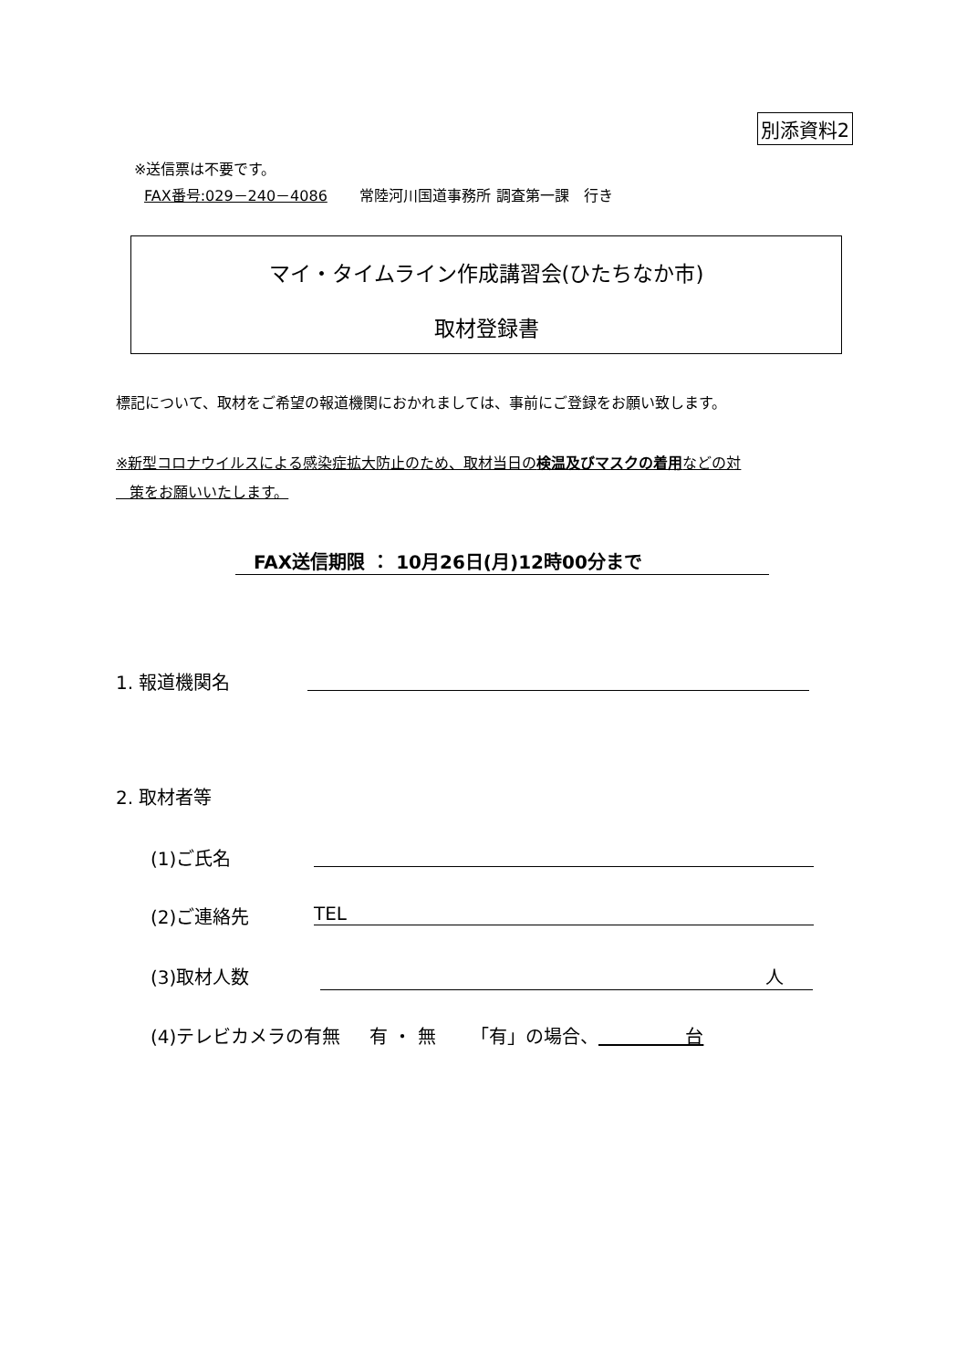別添資料2
※送信票は不要です。
FAX番号:029－240－4086 常陸河川国道事務所 調査第一課　行き
マイ・タイムライン作成講習会(ひたちなか市)
取材登録書
標記について、取材をご希望の報道機関におかれましては、事前にご登録をお願い致します。
※新型コロナウイルスによる感染症拡大防止のため、取材当日の検温及びマスクの着用などの対
策をお願いいたします。
FAX送信期限 ： 10月26日(月)12時00分まで
1. 報道機関名
2. 取材者等
(1)ご氏名
(2)ご連絡先 TEL
(3)取材人数 人
(4)テレビカメラの有無 有 ・ 無 「有」の場合、 台